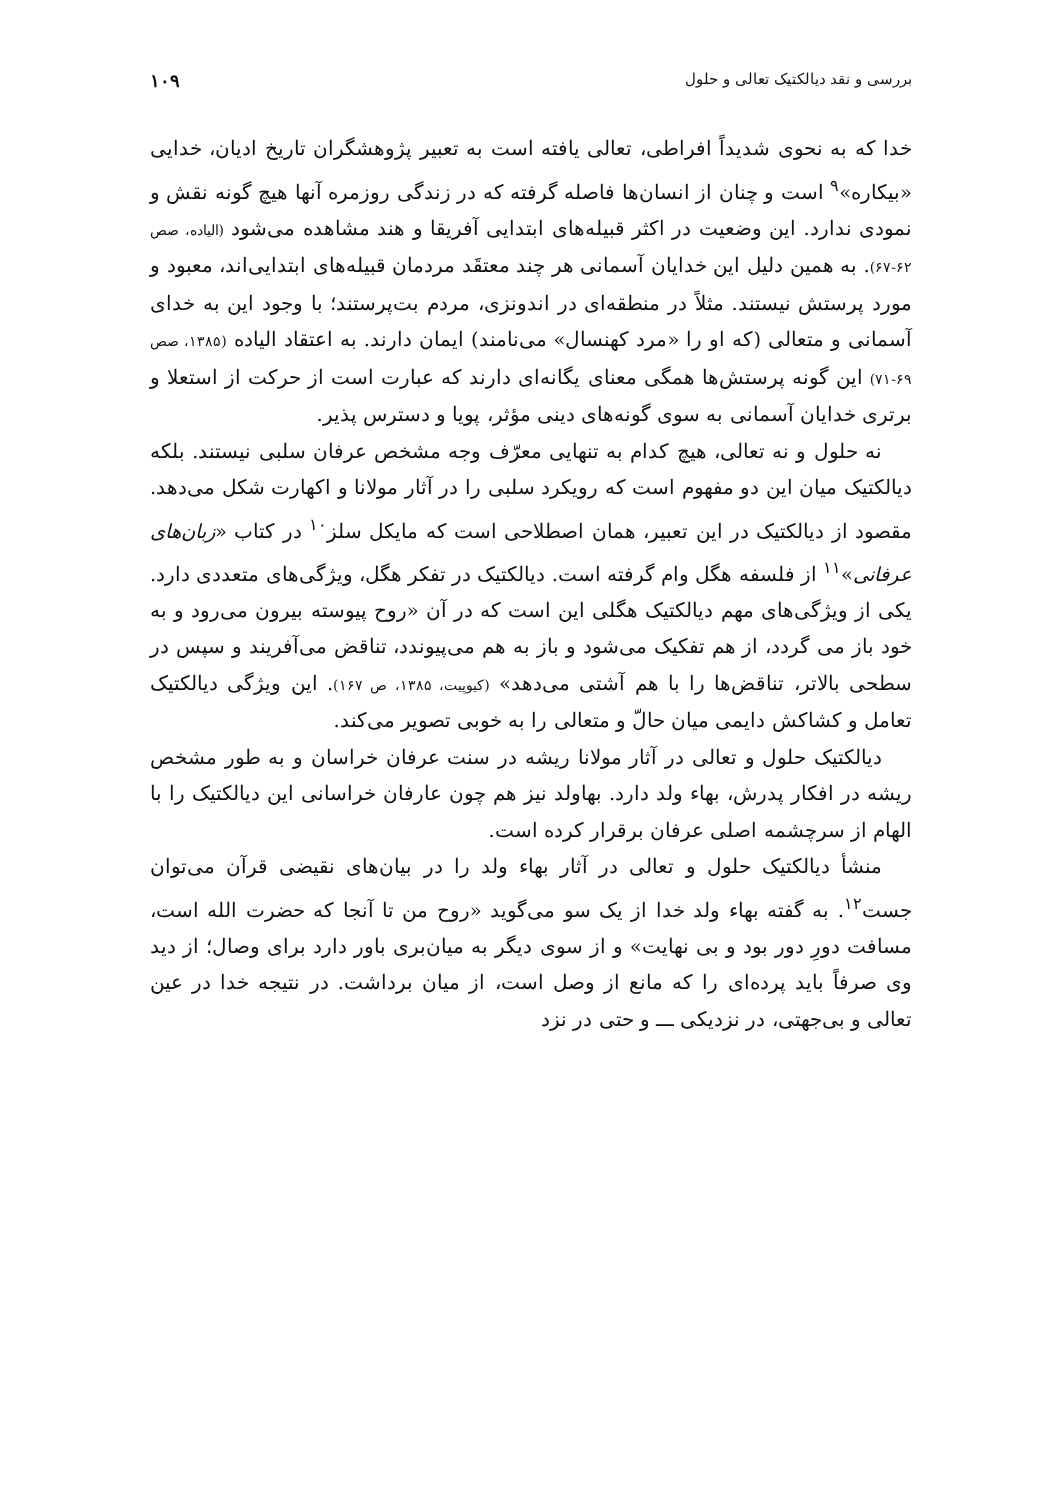بررسی و نقد دیالکتیک تعالی و حلول ۱۰۹
خدا که به نحوی شدیداً افراطی، تعالی یافته است به تعبیر پژوهشگران تاریخ ادیان، خدایی «بیکاره»<sup>۹</sup> است و چنان از انسان‌ها فاصله گرفته که در زندگی روزمره آنها هیچ گونه نقش و نمودی ندارد. این وضعیت در اکثر قبیله‌های ابتدایی آفریقا و هند مشاهده می‌شود (الیاده، صص ۶۲-۶۷). به همین دلیل این خدایان آسمانی هر چند معتقَد مردمان قبیله‌های ابتدایی‌اند، معبود و مورد پرستش نیستند. مثلاً در منطقه‌ای در اندونزی، مردم بت‌پرستند؛ با وجود این به خدای آسمانی و متعالی (که او را «مرد کهنسال» می‌نامند) ایمان دارند. به اعتقاد الیاده (۱۳۸۵، صص ۶۹-۷۱) این گونه پرستش‌ها همگی معنای یگانه‌ای دارند که عبارت است از حرکت از استعلا و برتری خدایان آسمانی به سوی گونه‌های دینی مؤثر، پویا و دسترس پذیر.
نه حلول و نه تعالی، هیچ کدام به تنهایی معرّف وجه مشخص عرفان سلبی نیستند. بلکه دیالکتیک میان این دو مفهوم است که رویکرد سلبی را در آثار مولانا و اکهارت شکل می‌دهد. مقصود از دیالکتیک در این تعبیر، همان اصطلاحی است که مایکل سلز<sup>۱۰</sup> در کتاب «زبان‌های عرفانی»<sup>۱۱</sup> از فلسفه هگل وام گرفته است. دیالکتیک در تفکر هگل، ویژگی‌های متعددی دارد. یکی از ویژگی‌های مهم دیالکتیک هگلی این است که در آن «روح پیوسته بیرون می‌رود و به خود باز می گردد، از هم تفکیک می‌شود و باز به هم می‌پیوندد، تناقض می‌آفریند و سپس در سطحی بالاتر، تناقض‌ها را با هم آشتی می‌دهد» (کیوپیت، ۱۳۸۵، ص ۱۶۷). این ویژگی دیالکتیک تعامل و کشاکش دایمی میان حالّ و متعالی را به خوبی تصویر می‌کند.
دیالکتیک حلول و تعالی در آثار مولانا ریشه در سنت عرفان خراسان و به طور مشخص ریشه در افکار پدرش، بهاء ولد دارد. بهاولد نیز هم چون عارفان خراسانی این دیالکتیک را با الهام از سرچشمه اصلی عرفان برقرار کرده است.
منشأ دیالکتیک حلول و تعالی در آثار بهاء ولد را در بیان‌های نقیضی قرآن می‌توان جست<sup>۱۲</sup>. به گفته بهاء ولد خدا از یک سو می‌گوید «روح من تا آنجا که حضرت الله است، مسافت دورِ دور بود و بی نهایت» و از سوی دیگر به میان‌بری باور دارد برای وصال؛ از دید وی صرفاً باید پرده‌ای را که مانع از وصل است، از میان برداشت. در نتیجه خدا در عین تعالی و بی‌جهتی، در نزدیکی ـــ و حتی در نزد